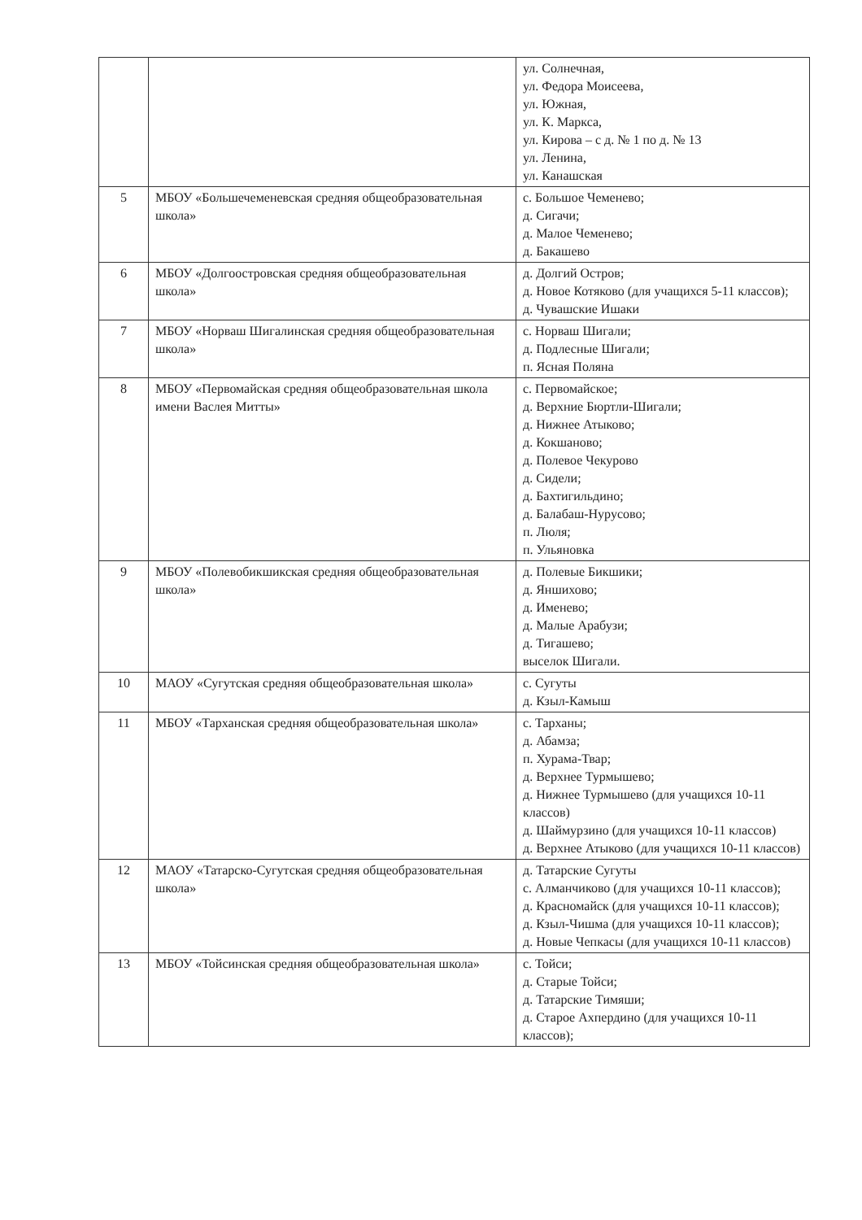| | | ул. Солнечная, ул. Федора Моисеева, ул. Южная, ул. К. Маркса, ул. Кирова – с д. № 1 по д. № 13 ул. Ленина, ул. Канашская |
| 5 | МБОУ «Большечеменевская средняя общеобразовательная школа» | с. Большое Чеменево; д. Сигачи; д. Малое Чеменево; д. Бакашево |
| 6 | МБОУ «Долгоостровская средняя общеобразовательная школа» | д. Долгий Остров; д. Новое Котяково (для учащихся 5-11 классов); д. Чувашские Ишаки |
| 7 | МБОУ «Норваш Шигалинская средняя общеобразовательная школа» | с. Норваш Шигали; д. Подлесные Шигали; п. Ясная Поляна |
| 8 | МБОУ «Первомайская средняя общеобразовательная школа имени Васлея Митты» | с. Первомайское; д. Верхние Бюртли-Шигали; д. Нижнее Атыково; д. Кокшаново; д. Полевое Чекурово д. Сидели; д. Бахтигильдино; д. Балабаш-Нурусово; п. Люля; п. Ульяновка |
| 9 | МБОУ «Полевобикшикская средняя общеобразовательная школа» | д. Полевые Бикшики; д. Яншихово; д. Именево; д. Малые Арабузи; д. Тигашево; выселок Шигали. |
| 10 | МАОУ «Сугутская средняя общеобразовательная школа» | с. Сугуты д. Кзыл-Камыш |
| 11 | МБОУ «Тарханская средняя общеобразовательная школа» | с. Тарханы; д. Абамза; п. Хурама-Твар; д. Верхнее Турмышево; д. Нижнее Турмышево (для учащихся 10-11 классов) д. Шаймурзино (для учащихся 10-11 классов) д. Верхнее Атыково (для учащихся 10-11 классов) |
| 12 | МАОУ «Татарско-Сугутская средняя общеобразовательная школа» | д. Татарские Сугуты с. Алманчиково (для учащихся 10-11 классов); д. Красномайск (для учащихся 10-11 классов); д. Кзыл-Чишма (для учащихся 10-11 классов); д. Новые Чепкасы (для учащихся 10-11 классов) |
| 13 | МБОУ «Тойсинская средняя общеобразовательная школа» | с. Тойси; д. Старые Тойси; д. Татарские Тимяши; д. Старое Ахпердино (для учащихся 10-11 классов); |